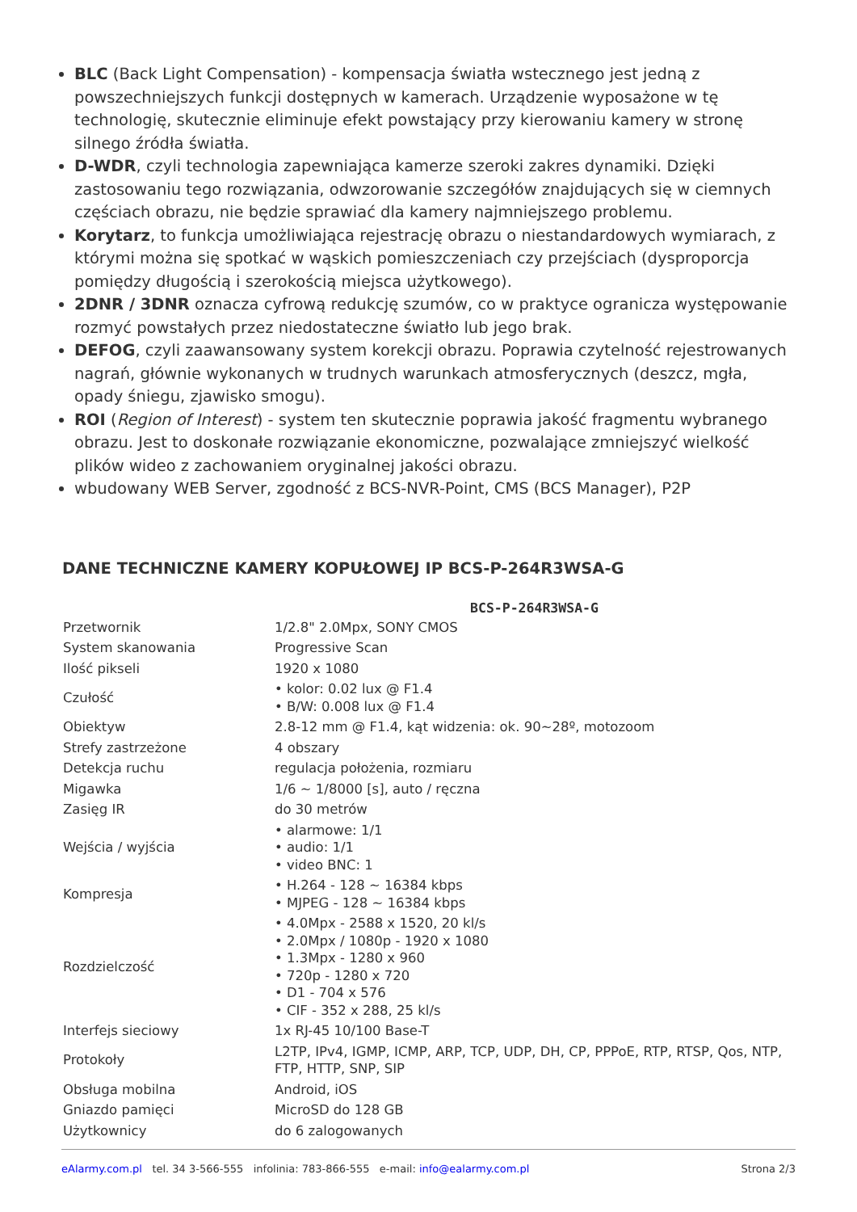BLC (Back Light Compensation) - kompensacja światła wstecznego jest jedną z powszechniejszych funkcji dostępnych w kamerach. Urządzenie wyposażone w tę technologię, skutecznie eliminuje efekt powstający przy kierowaniu kamery w stronę silnego źródła światła.
D-WDR, czyli technologia zapewniająca kamerze szeroki zakres dynamiki. Dzięki zastosowaniu tego rozwiązania, odwzorowanie szczegółów znajdujących się w ciemnych częściach obrazu, nie będzie sprawiać dla kamery najmniejszego problemu.
Korytarz, to funkcja umożliwiająca rejestrację obrazu o niestandardowych wymiarach, z którymi można się spotkać w wąskich pomieszczeniach czy przejściach (dysproporcja pomiędzy długością i szerokością miejsca użytkowego).
2DNR / 3DNR oznacza cyfrową redukcję szumów, co w praktyce ogranicza występowanie rozmyć powstałych przez niedostateczne światło lub jego brak.
DEFOG, czyli zaawansowany system korekcji obrazu. Poprawia czytelność rejestrowanych nagrań, głównie wykonanych w trudnych warunkach atmosferycznych (deszcz, mgła, opady śniegu, zjawisko smogu).
ROI (Region of Interest) - system ten skutecznie poprawia jakość fragmentu wybranego obrazu. Jest to doskonałe rozwiązanie ekonomiczne, pozwalające zmniejszyć wielkość plików wideo z zachowaniem oryginalnej jakości obrazu.
wbudowany WEB Server, zgodność z BCS-NVR-Point, CMS (BCS Manager), P2P
DANE TECHNICZNE KAMERY KOPUŁOWEJ IP BCS-P-264R3WSA-G
| | BCS-P-264R3WSA-G |
| --- | --- |
| Przetwornik | 1/2.8" 2.0Mpx, SONY CMOS |
| System skanowania | Progressive Scan |
| Ilość pikseli | 1920 x 1080 |
| Czułość | • kolor: 0.02 lux @ F1.4 • B/W: 0.008 lux @ F1.4 |
| Obiektyw | 2.8-12 mm @ F1.4, kąt widzenia: ok. 90~28º, motozoom |
| Strefy zastrzeżone | 4 obszary |
| Detekcja ruchu | regulacja położenia, rozmiaru |
| Migawka | 1/6 ~ 1/8000 [s], auto / ręczna |
| Zasięg IR | do 30 metrów |
| Wejścia / wyjścia | • alarmowe: 1/1 • audio: 1/1 • video BNC: 1 |
| Kompresja | • H.264 - 128 ~ 16384 kbps • MJPEG - 128 ~ 16384 kbps |
| Rozdzielczość | • 4.0Mpx - 2588 x 1520, 20 kl/s • 2.0Mpx / 1080p - 1920 x 1080 • 1.3Mpx - 1280 x 960 • 720p - 1280 x 720 • D1 - 704 x 576 • CIF - 352 x 288, 25 kl/s |
| Interfejs sieciowy | 1x RJ-45 10/100 Base-T |
| Protokoły | L2TP, IPv4, IGMP, ICMP, ARP, TCP, UDP, DH, CP, PPPoE, RTP, RTSP, Qos, NTP, FTP, HTTP, SNP, SIP |
| Obsługa mobilna | Android, iOS |
| Gniazdo pamięci | MicroSD do 128 GB |
| Użytkownicy | do 6 zalogowanych |
eAlarmy.com.pl tel. 34 3-566-555 infolinia: 783-866-555 e-mail: info@ealarmy.com.pl Strona 2/3